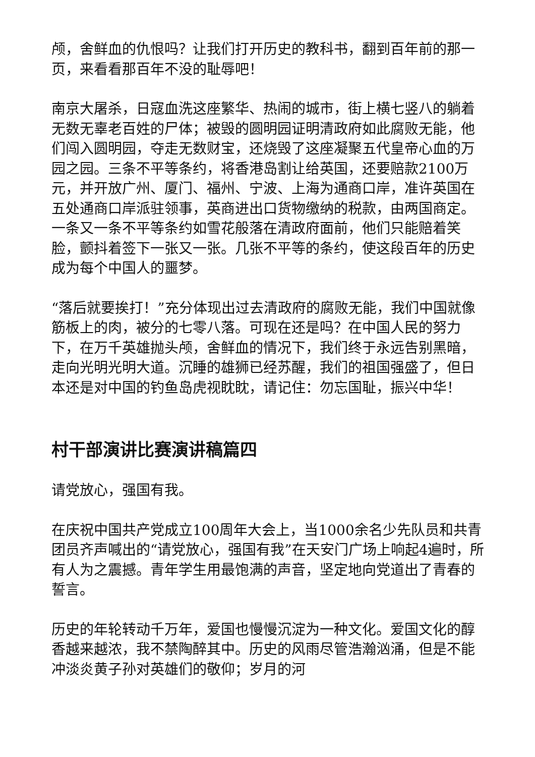颅，舍鲜血的仇恨吗？让我们打开历史的教科书，翻到百年前的那一页，来看看那百年不没的耻辱吧！
南京大屠杀，日寇血洗这座繁华、热闹的城市，街上横七竖八的躺着无数无辜老百姓的尸体；被毁的圆明园证明清政府如此腐败无能，他们闯入圆明园，夺走无数财宝，还烧毁了这座凝聚五代皇帝心血的万园之园。三条不平等条约，将香港岛割让给英国，还要赔款2100万元，并开放广州、厦门、福州、宁波、上海为通商口岸，准许英国在五处通商口岸派驻领事，英商进出口货物缴纳的税款，由两国商定。一条又一条不平等条约如雪花般落在清政府面前，他们只能赔着笑脸，颤抖着签下一张又一张。几张不平等的条约，使这段百年的历史成为每个中国人的噩梦。
“落后就要挨打！”充分体现出过去清政府的腐败无能，我们中国就像筋板上的肉，被分的七零八落。可现在还是吗？在中国人民的努力下，在万千英雄抛头颅，舍鲜血的情况下，我们终于永远告别黑暗，走向光明光明大道。沉睡的雄狮已经苏醒，我们的祖国强盛了，但日本还是对中国的钓鱼岛虎视眈眈，请记住：勿忘国耻，振兴中华！
村干部演讲比赛演讲稿篇四
请党放心，强国有我。
在庆祝中国共产党成立100周年大会上，当1000余名少先队员和共青团员齐声喊出的“请党放心，强国有我”在天安门广场上响起4遍时，所有人为之震撼。青年学生用最饱满的声音，坚定地向党道出了青春的誓言。
历史的年轮转动千万年，爱国也慢慢沉淀为一种文化。爱国文化的醇香越来越浓，我不禁陶醉其中。历史的风雨尽管浩瀚汹涌，但是不能冲淡炎黄子孙对英雄们的敬仰；岁月的河